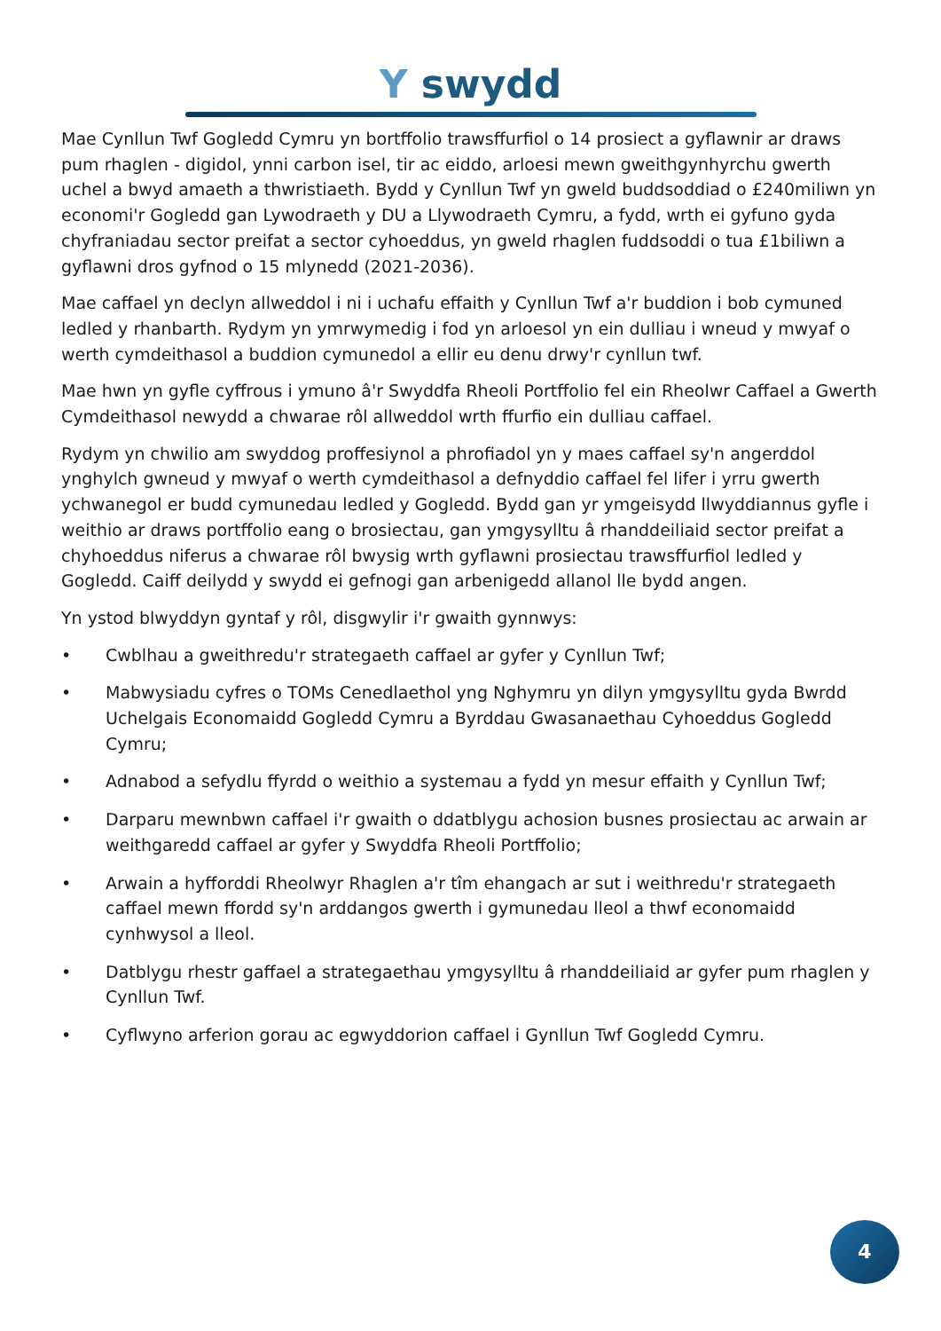Y swydd
Mae Cynllun Twf Gogledd Cymru yn bortffolio trawsffurfiol o 14 prosiect a gyflawnir ar draws pum rhaglen - digidol, ynni carbon isel, tir ac eiddo, arloesi mewn gweithgynhyrchu gwerth uchel a bwyd amaeth a thwristiaeth. Bydd y Cynllun Twf yn gweld buddsoddiad o £240miliwn yn economi'r Gogledd gan Lywodraeth y DU a Llywodraeth Cymru, a fydd, wrth ei gyfuno gyda chyfraniadau sector preifat a sector cyhoeddus, yn gweld rhaglen fuddsoddi o tua £1biliwn a gyflawni dros gyfnod o 15 mlynedd (2021-2036).
Mae caffael yn declyn allweddol i ni i uchafu effaith y Cynllun Twf a'r buddion i bob cymuned ledled y rhanbarth. Rydym yn ymrwymedig i fod yn arloesol yn ein dulliau i wneud y mwyaf o werth cymdeithasol a buddion cymunedol a ellir eu denu drwy'r cynllun twf.
Mae hwn yn gyfle cyffrous i ymuno â'r Swyddfa Rheoli Portffolio fel ein Rheolwr Caffael a Gwerth Cymdeithasol newydd a chwarae rôl allweddol wrth ffurfio ein dulliau caffael.
Rydym yn chwilio am swyddog proffesiynol a phrofiadol yn y maes caffael sy'n angerddol ynghylch gwneud y mwyaf o werth cymdeithasol a defnyddio caffael fel lifer i yrru gwerth ychwanegol er budd cymunedau ledled y Gogledd. Bydd gan yr ymgeisydd llwyddiannus gyfle i weithio ar draws portffolio eang o brosiectau, gan ymgysylltu â rhanddeiliaid sector preifat a chyhoeddus niferus a chwarae rôl bwysig wrth gyflawni prosiectau trawsffurfiol ledled y Gogledd. Caiff deilydd y swydd ei gefnogi gan arbenigedd allanol lle bydd angen.
Yn ystod blwyddyn gyntaf y rôl, disgwylir i'r gwaith gynnwys:
• Cwblhau a gweithredu'r strategaeth caffael ar gyfer y Cynllun Twf;
• Mabwysiadu cyfres o TOMs Cenedlaethol yng Nghymru yn dilyn ymgysylltu gyda Bwrdd Uchelgais Economaidd Gogledd Cymru a Byrddau Gwasanaethau Cyhoeddus Gogledd Cymru;
• Adnabod a sefydlu ffyrdd o weithio a systemau a fydd yn mesur effaith y Cynllun Twf;
• Darparu mewnbwn caffael i'r gwaith o ddatblygu achosion busnes prosiectau ac arwain ar weithgaredd caffael ar gyfer y Swyddfa Rheoli Portffolio;
• Arwain a hyfforddi Rheolwyr Rhaglen a'r tîm ehangach ar sut i weithredu'r strategaeth caffael mewn ffordd sy'n arddangos gwerth i gymunedau lleol a thwf economaidd cynhwysol a lleol.
• Datblygu rhestr gaffael a strategaethau ymgysylltu â rhanddeiliaid ar gyfer pum rhaglen y Cynllun Twf.
• Cyflwyno arferion gorau ac egwyddorion caffael i Gynllun Twf Gogledd Cymru.
4